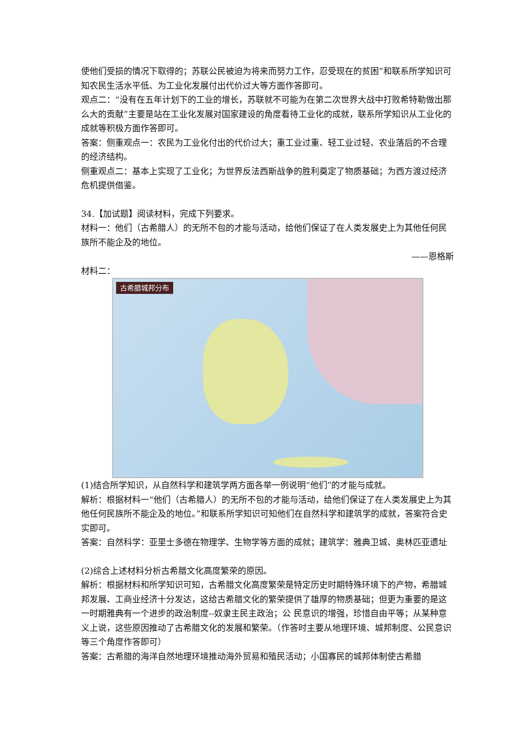使他们受损的情况下取得的；苏联公民被迫为将来而努力工作，忍受现在的贫困”和联系所学知识可知农民生活水平低、为工业化发展付出代价过大等方面作答即可。
观点二：“没有在五年计划下的工业的增长，苏联就不可能为在第二次世界大战中打败希特勒做出那么大的贡献”主要是站在工业化发展对国家建设的角度看待工业化的成就，联系所学知识从工业化的成就等积极方面作答即可。
答案：侧重观点一：农民为工业化付出的代价过大；重工业过重、轻工业过轻、农业落后的不合理的经济结构。
侧重观点二：基本上实现了工业化；为世界反法西斯战争的胜利奠定了物质基础；为西方渡过经济危机提供借鉴。
34.【加试题】阅读材料，完成下列要求。
材料一：他们（古希腊人）的无所不包的才能与活动，给他们保证了在人类发展史上为其他任何民族所不能企及的地位。
——恩格斯
材料二：
古希腊城邦分布
(1)结合所学知识，从自然科学和建筑学两方面各举一例说明“他们”的才能与成就。
解析：根据材料一“他们（古希腊人）的无所不包的才能与活动，给他们保证了在人类发展史上为其他任何民族所不能企及的地位。”和联系所学知识可知他们在自然科学和建筑学的成就，答案符合史实即可。
答案：自然科学：亚里士多德在物理学、生物学等方面的成就；建筑学：雅典卫城、奥林匹亚遗址
(2)综合上述材料分析古希腊文化高度繁荣的原因。
解析：根据材料和所学知识可知，古希腊文化高度繁荣是特定历史时期特殊环境下的产物，希腊城邦发展、工商业经济十分发达，这给古希腊文化的繁荣提供了雄厚的物质基础；但更为重要的是这一时期雅典有一个进步的政治制度--奴隶主民主政治；公 民意识的增强，珍惜自由平等；从某种意义上说，这些原因推动了古希腊文化的发展和繁荣。（作答时主要从地理环境、城邦制度、公民意识等三个角度作答即可）
答案：古希腊的海洋自然地理环境推动海外贸易和殖民活动；小国寡民的城邦体制使古希腊